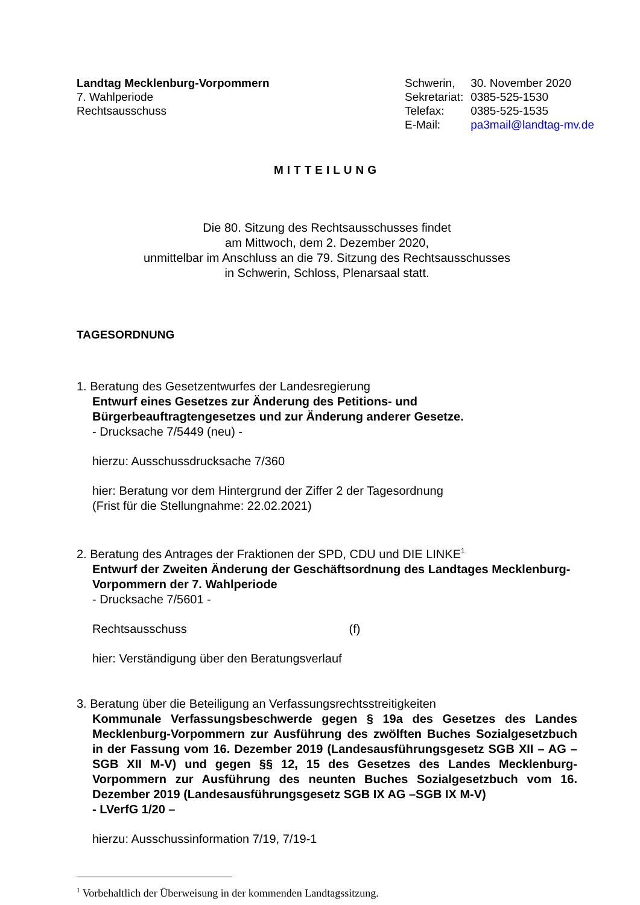Landtag Mecklenburg-Vorpommern
7. Wahlperiode
Rechtsausschuss
| Schwerin, | 30. November 2020 |
| Sekretariat: | 0385-525-1530 |
| Telefax: | 0385-525-1535 |
| E-Mail: | pa3mail@landtag-mv.de |
MITTEILUNG
Die 80. Sitzung des Rechtsausschusses findet
am Mittwoch, dem 2. Dezember 2020,
unmittelbar im Anschluss an die 79. Sitzung des Rechtsausschusses
in Schwerin, Schloss, Plenarsaal statt.
TAGESORDNUNG
1. Beratung des Gesetzentwurfes der Landesregierung
Entwurf eines Gesetzes zur Änderung des Petitions- und Bürgerbeauftragtengesetzes und zur Änderung anderer Gesetze.
- Drucksache 7/5449 (neu) -
hierzu: Ausschussdrucksache 7/360
hier: Beratung vor dem Hintergrund der Ziffer 2 der Tagesordnung
(Frist für die Stellungnahme: 22.02.2021)
2. Beratung des Antrages der Fraktionen der SPD, CDU und DIE LINKE<sup>1</sup>
Entwurf der Zweiten Änderung der Geschäftsordnung des Landtages Mecklenburg-Vorpommern der 7. Wahlperiode
- Drucksache 7/5601 -
Rechtsausschuss (f)
hier: Verständigung über den Beratungsverlauf
3. Beratung über die Beteiligung an Verfassungsrechtsstreitigkeiten
Kommunale Verfassungsbeschwerde gegen § 19a des Gesetzes des Landes Mecklenburg-Vorpommern zur Ausführung des zwölften Buches Sozialgesetzbuch in der Fassung vom 16. Dezember 2019 (Landesausführungsgesetz SGB XII – AG – SGB XII M-V) und gegen §§ 12, 15 des Gesetzes des Landes Mecklenburg-Vorpommern zur Ausführung des neunten Buches Sozialgesetzbuch vom 16. Dezember 2019 (Landesausführungsgesetz SGB IX AG –SGB IX M-V)
- LVerfG 1/20 –
hierzu: Ausschussinformation 7/19, 7/19-1
<sup>1</sup> Vorbehaltlich der Überweisung in der kommenden Landtagssitzung.